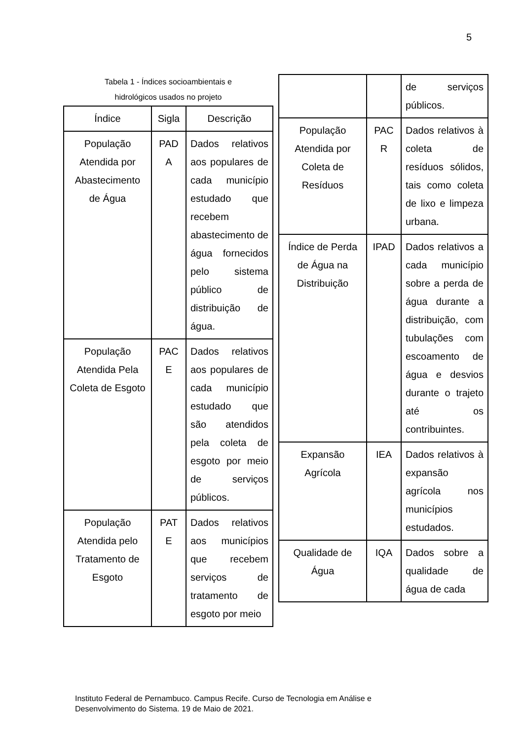5
Tabela 1 - Índices socioambientais e
hidrológicos usados no projeto
| Índice | Sigla | Descrição |
| --- | --- | --- |
| População Atendida por Abastecimento de Água | PAD A | Dados relativos aos populares de cada município estudado que recebem abastecimento de água fornecidos pelo sistema público de distribuição de água. |
| População Atendida Pela Coleta de Esgoto | PAC E | Dados relativos aos populares de cada município estudado que são atendidos pela coleta de esgoto por meio de serviços públicos. |
| População Atendida pelo Tratamento de Esgoto | PAT E | Dados relativos aos municípios que recebem serviços de tratamento de esgoto por meio |
| | | de serviços públicos. |
| População Atendida por Coleta de Resíduos | PAC R | Dados relativos à coleta de resíduos sólidos, tais como coleta de lixo e limpeza urbana. |
| Índice de Perda de Água na Distribuição | IPAD | Dados relativos a cada município sobre a perda de água durante a distribuição, com tubulações com escoamento de água e desvios durante o trajeto até os contribuintes. |
| Expansão Agrícola | IEA | Dados relativos à expansão agrícola nos municípios estudados. |
| Qualidade de Água | IQA | Dados sobre a qualidade de água de cada |
Instituto Federal de Pernambuco. Campus Recife. Curso de Tecnologia em Análise e
Desenvolvimento do Sistema. 19 de Maio de 2021.